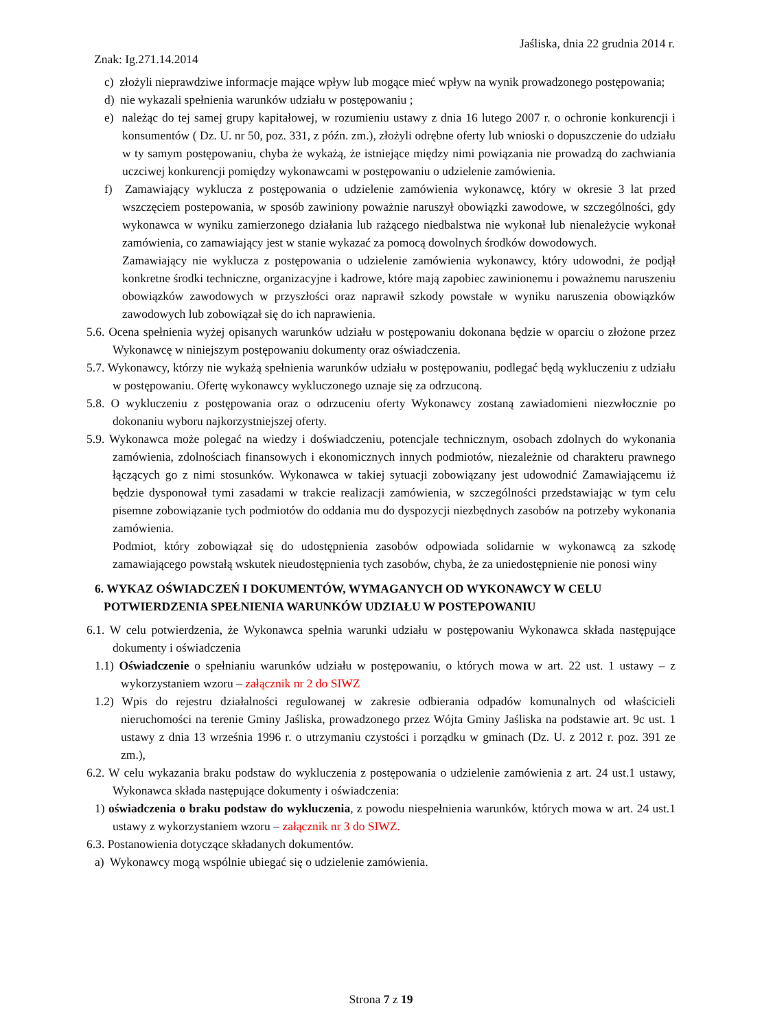Jaśliska, dnia 22 grudnia 2014 r.
Znak: Ig.271.14.2014
c) złożyli nieprawdziwe informacje mające wpływ lub mogące mieć wpływ na wynik prowadzonego postępowania;
d) nie wykazali spełnienia warunków udziału w postępowaniu ;
e) należąc do tej samej grupy kapitałowej, w rozumieniu ustawy z dnia 16 lutego 2007 r. o ochronie konkurencji i konsumentów ( Dz. U. nr 50, poz. 331, z późn. zm.), złożyli odrębne oferty lub wnioski o dopuszczenie do udziału w ty samym postępowaniu, chyba że wykażą, że istniejące między nimi powiązania nie prowadzą do zachwiania uczciwej konkurencji pomiędzy wykonawcami w postępowaniu o udzielenie zamówienia.
f) Zamawiający wyklucza z postępowania o udzielenie zamówienia wykonawcę, który w okresie 3 lat przed wszczęciem postepowania, w sposób zawiniony poważnie naruszył obowiązki zawodowe, w szczególności, gdy wykonawca w wyniku zamierzonego działania lub rażącego niedbalstwa nie wykonał lub nienależycie wykonał zamówienia, co zamawiający jest w stanie wykazać za pomocą dowolnych środków dowodowych.
Zamawiający nie wyklucza z postępowania o udzielenie zamówienia wykonawcy, który udowodni, że podjął konkretne środki techniczne, organizacyjne i kadrowe, które mają zapobiec zawinionemu i poważnemu naruszeniu obowiązków zawodowych w przyszłości oraz naprawił szkody powstałe w wyniku naruszenia obowiązków zawodowych lub zobowiązał się do ich naprawienia.
5.6. Ocena spełnienia wyżej opisanych warunków udziału w postępowaniu dokonana będzie w oparciu o złożone przez Wykonawcę w niniejszym postępowaniu dokumenty oraz oświadczenia.
5.7. Wykonawcy, którzy nie wykażą spełnienia warunków udziału w postępowaniu, podlegać będą wykluczeniu z udziału w postępowaniu. Ofertę wykonawcy wykluczonego uznaje się za odrzuconą.
5.8. O wykluczeniu z postępowania oraz o odrzuceniu oferty Wykonawcy zostaną zawiadomieni niezwłocznie po dokonaniu wyboru najkorzystniejszej oferty.
5.9. Wykonawca może polegać na wiedzy i doświadczeniu, potencjale technicznym, osobach zdolnych do wykonania zamówienia, zdolnościach finansowych i ekonomicznych innych podmiotów, niezależnie od charakteru prawnego łączących go z nimi stosunków. Wykonawca w takiej sytuacji zobowiązany jest udowodnić Zamawiającemu iż będzie dysponował tymi zasadami w trakcie realizacji zamówienia, w szczególności przedstawiając w tym celu pisemne zobowiązanie tych podmiotów do oddania mu do dyspozycji niezbędnych zasobów na potrzeby wykonania zamówienia.
Podmiot, który zobowiązał się do udostępnienia zasobów odpowiada solidarnie w wykonawcą za szkodę zamawiającego powstałą wskutek nieudostępnienia tych zasobów, chyba, że za uniedostępnienie nie ponosi winy
6. WYKAZ OŚWIADCZEŃ I DOKUMENTÓW, WYMAGANYCH OD WYKONAWCY W CELU POTWIERDZENIA SPEŁNIENIA WARUNKÓW UDZIAŁU W POSTEPOWANIU
6.1. W celu potwierdzenia, że Wykonawca spełnia warunki udziału w postępowaniu Wykonawca składa następujące dokumenty i oświadczenia
1.1) Oświadczenie o spełnianiu warunków udziału w postępowaniu, o których mowa w art. 22 ust. 1 ustawy – z wykorzystaniem wzoru – załącznik nr 2 do SIWZ
1.2) Wpis do rejestru działalności regulowanej w zakresie odbierania odpadów komunalnych od właścicieli nieruchomości na terenie Gminy Jaśliska, prowadzonego przez Wójta Gminy Jaśliska na podstawie art. 9c ust. 1 ustawy z dnia 13 września 1996 r. o utrzymaniu czystości i porządku w gminach (Dz. U. z 2012 r. poz. 391 ze zm.),
6.2. W celu wykazania braku podstaw do wykluczenia z postępowania o udzielenie zamówienia z art. 24 ust.1 ustawy, Wykonawca składa następujące dokumenty i oświadczenia:
1) oświadczenia o braku podstaw do wykluczenia, z powodu niespełnienia warunków, których mowa w art. 24 ust.1 ustawy z wykorzystaniem wzoru – załącznik nr 3 do SIWZ.
6.3. Postanowienia dotyczące składanych dokumentów.
a) Wykonawcy mogą wspólnie ubiegać się o udzielenie zamówienia.
Strona 7 z 19